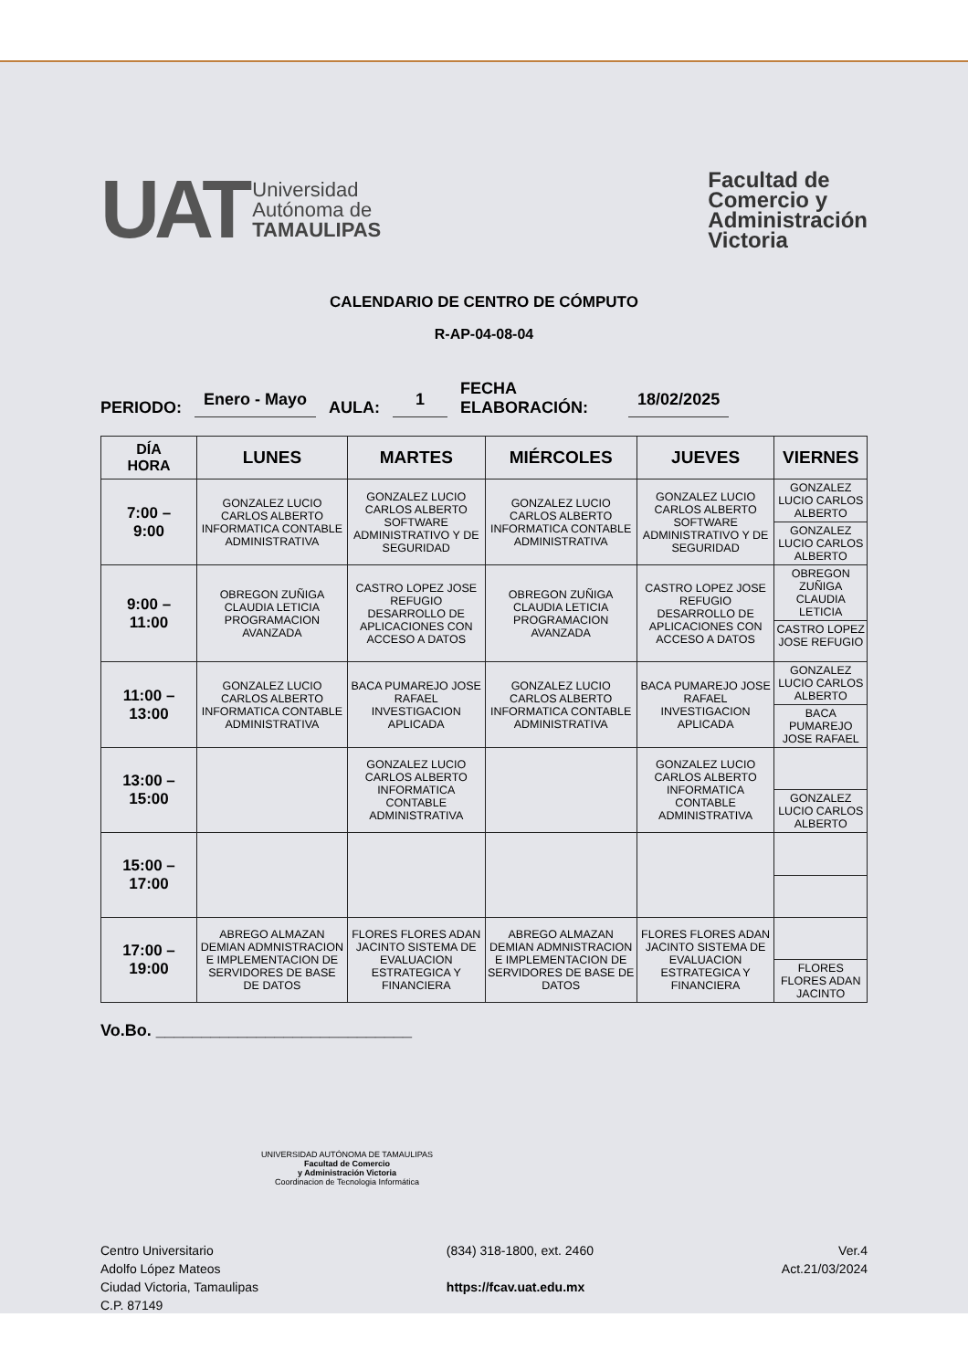UAT
Universidad
Autónoma de
TAMAULIPAS
Facultad de
Comercio y
Administración
Victoria
CALENDARIO DE CENTRO DE CÓMPUTO
R-AP-04-08-04
PERIODO: Enero - Mayo AULA: 1 FECHA
ELABORACIÓN: 18/02/2025
| DÍA HORA | LUNES | MARTES | MIÉRCOLES | JUEVES | VIERNES |
| --- | --- | --- | --- | --- | --- |
| 7:00 – 9:00 | GONZALEZ LUCIO CARLOS ALBERTO INFORMATICA CONTABLE ADMINISTRATIVA | GONZALEZ LUCIO CARLOS ALBERTO SOFTWARE ADMINISTRATIVO Y DE SEGURIDAD | GONZALEZ LUCIO CARLOS ALBERTO INFORMATICA CONTABLE ADMINISTRATIVA | GONZALEZ LUCIO CARLOS ALBERTO SOFTWARE ADMINISTRATIVO Y DE SEGURIDAD | GONZALEZ LUCIO CARLOS ALBERTO GONZALEZ LUCIO CARLOS ALBERTO |
| 9:00 – 11:00 | OBREGON ZUÑIGA CLAUDIA LETICIA PROGRAMACION AVANZADA | CASTRO LOPEZ JOSE REFUGIO DESARROLLO DE APLICACIONES CON ACCESO A DATOS | OBREGON ZUÑIGA CLAUDIA LETICIA PROGRAMACION AVANZADA | CASTRO LOPEZ JOSE REFUGIO DESARROLLO DE APLICACIONES CON ACCESO A DATOS | OBREGON ZUÑIGA CLAUDIA LETICIA CASTRO LOPEZ JOSE REFUGIO |
| 11:00 – 13:00 | GONZALEZ LUCIO CARLOS ALBERTO INFORMATICA CONTABLE ADMINISTRATIVA | BACA PUMAREJO JOSE RAFAEL INVESTIGACION APLICADA | GONZALEZ LUCIO CARLOS ALBERTO INFORMATICA CONTABLE ADMINISTRATIVA | BACA PUMAREJO JOSE RAFAEL INVESTIGACION APLICADA | GONZALEZ LUCIO CARLOS ALBERTO BACA PUMAREJO JOSE RAFAEL |
| 13:00 – 15:00 | | GONZALEZ LUCIO CARLOS ALBERTO INFORMATICA CONTABLE ADMINISTRATIVA | | GONZALEZ LUCIO CARLOS ALBERTO INFORMATICA CONTABLE ADMINISTRATIVA | GONZALEZ LUCIO CARLOS ALBERTO |
| 15:00 – 17:00 | | | | | |
| 17:00 – 19:00 | ABREGO ALMAZAN DEMIAN ADMNISTRACION E IMPLEMENTACION DE SERVIDORES DE BASE DE DATOS | FLORES FLORES ADAN JACINTO SISTEMA DE EVALUACION ESTRATEGICA Y FINANCIERA | ABREGO ALMAZAN DEMIAN ADMNISTRACION E IMPLEMENTACION DE SERVIDORES DE BASE DE DATOS | FLORES FLORES ADAN JACINTO SISTEMA DE EVALUACION ESTRATEGICA Y FINANCIERA | FLORES FLORES ADAN JACINTO |
Vo.Bo. ____________________________
UNIVERSIDAD AUTÓNOMA DE TAMAULIPAS
Facultad de Comercio
y Administración Victoria
Coordinacion de Tecnologia Informática
Centro Universitario
Adolfo López Mateos
Ciudad Victoria, Tamaulipas
C.P. 87149
(834) 318-1800, ext. 2460
https://fcav.uat.edu.mx
Ver.4
Act.21/03/2024